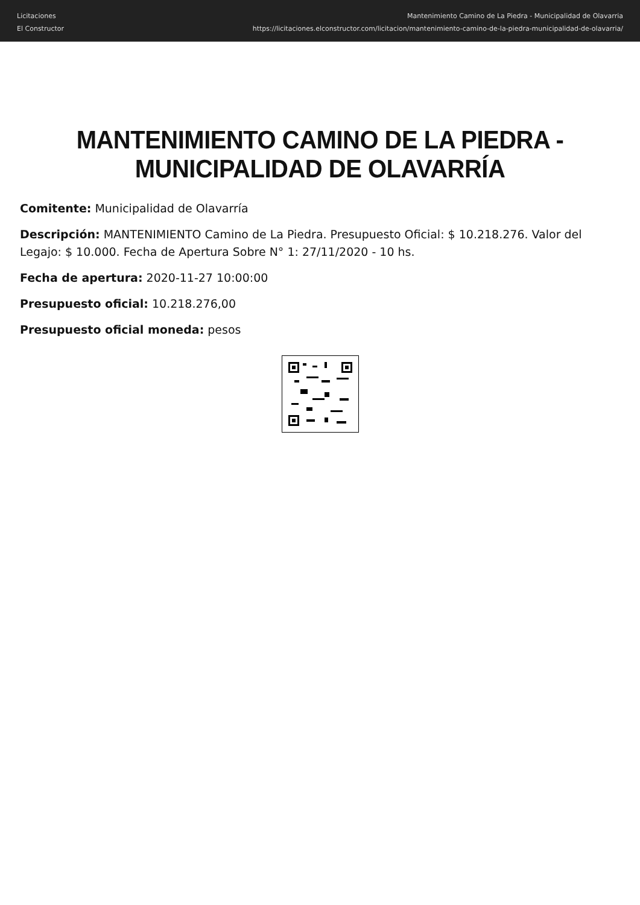Licitaciones
El Constructor
Mantenimiento Camino de La Piedra - Municipalidad de Olavarria
https://licitaciones.elconstructor.com/licitacion/mantenimiento-camino-de-la-piedra-municipalidad-de-olavarria/
MANTENIMIENTO CAMINO DE LA PIEDRA - MUNICIPALIDAD DE OLAVARRÍA
Comitente: Municipalidad de Olavarría
Descripción: MANTENIMIENTO Camino de La Piedra. Presupuesto Oficial: $ 10.218.276. Valor del Legajo: $ 10.000. Fecha de Apertura Sobre N° 1: 27/11/2020 - 10 hs.
Fecha de apertura: 2020-11-27 10:00:00
Presupuesto oficial: 10.218.276,00
Presupuesto oficial moneda: pesos